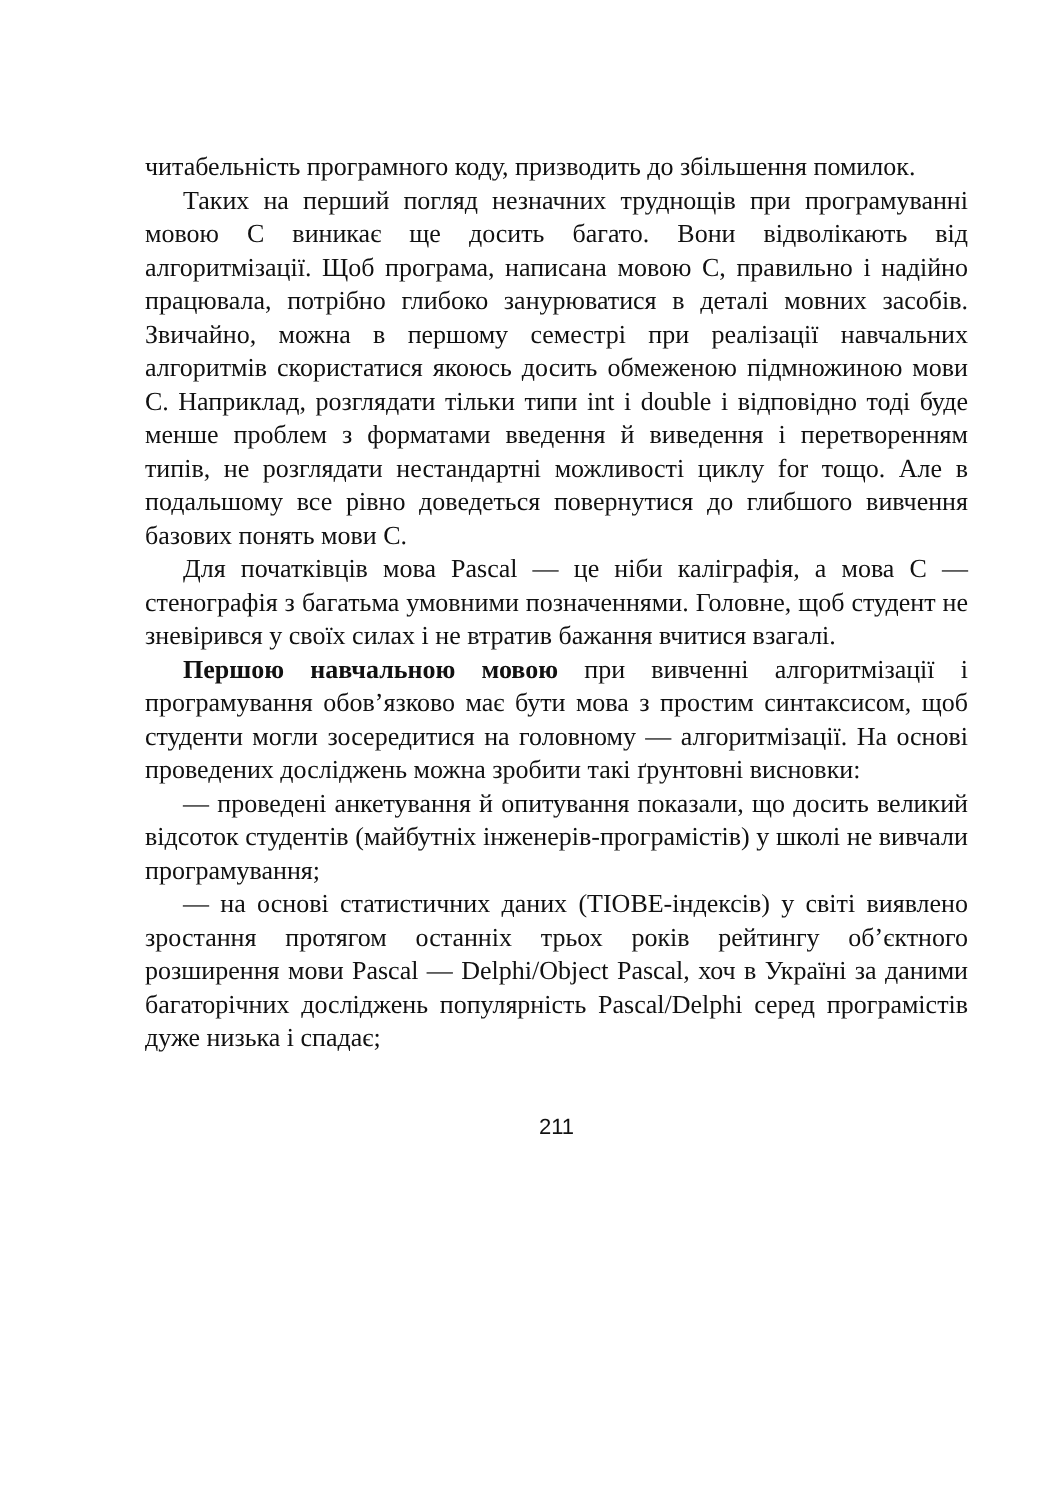читабельність програмного коду, призводить до збільшення помилок.
Таких на перший погляд незначних труднощів при програмуванні мовою C виникає ще досить багато. Вони відволікають від алгоритмізації. Щоб програма, написана мовою C, правильно і надійно працювала, потрібно глибоко занурюватися в деталі мовних засобів. Звичайно, можна в першому семестрі при реалізації навчальних алгоритмів скористатися якоюсь досить обмеженою підмножиною мови C. Наприклад, розглядати тільки типи int і double і відповідно тоді буде менше проблем з форматами введення й виведення і перетворенням типів, не розглядати нестандартні можливості циклу for тощо. Але в подальшому все рівно доведеться повернутися до глибшого вивчення базових понять мови C.
Для початківців мова Pascal — це ніби каліграфія, а мова C — стенографія з багатьма умовними позначеннями. Головне, щоб студент не зневірився у своїх силах і не втратив бажання вчитися взагалі.
Першою навчальною мовою при вивченні алгоритмізації і програмування обов’язково має бути мова з простим синтаксисом, щоб студенти могли зосередитися на головному — алгоритмізації. На основі проведених досліджень можна зробити такі ґрунтовні висновки:
— проведені анкетування й опитування показали, що досить великий відсоток студентів (майбутніх інженерів-програмістів) у школі не вивчали програмування;
— на основі статистичних даних (TIOBE-індексів) у світі виявлено зростання протягом останніх трьох років рейтингу об’єктного розширення мови Pascal — Delphi/Object Pascal, хоч в Україні за даними багаторічних досліджень популярність Pascal/Delphi серед програмістів дуже низька і спадає;
211